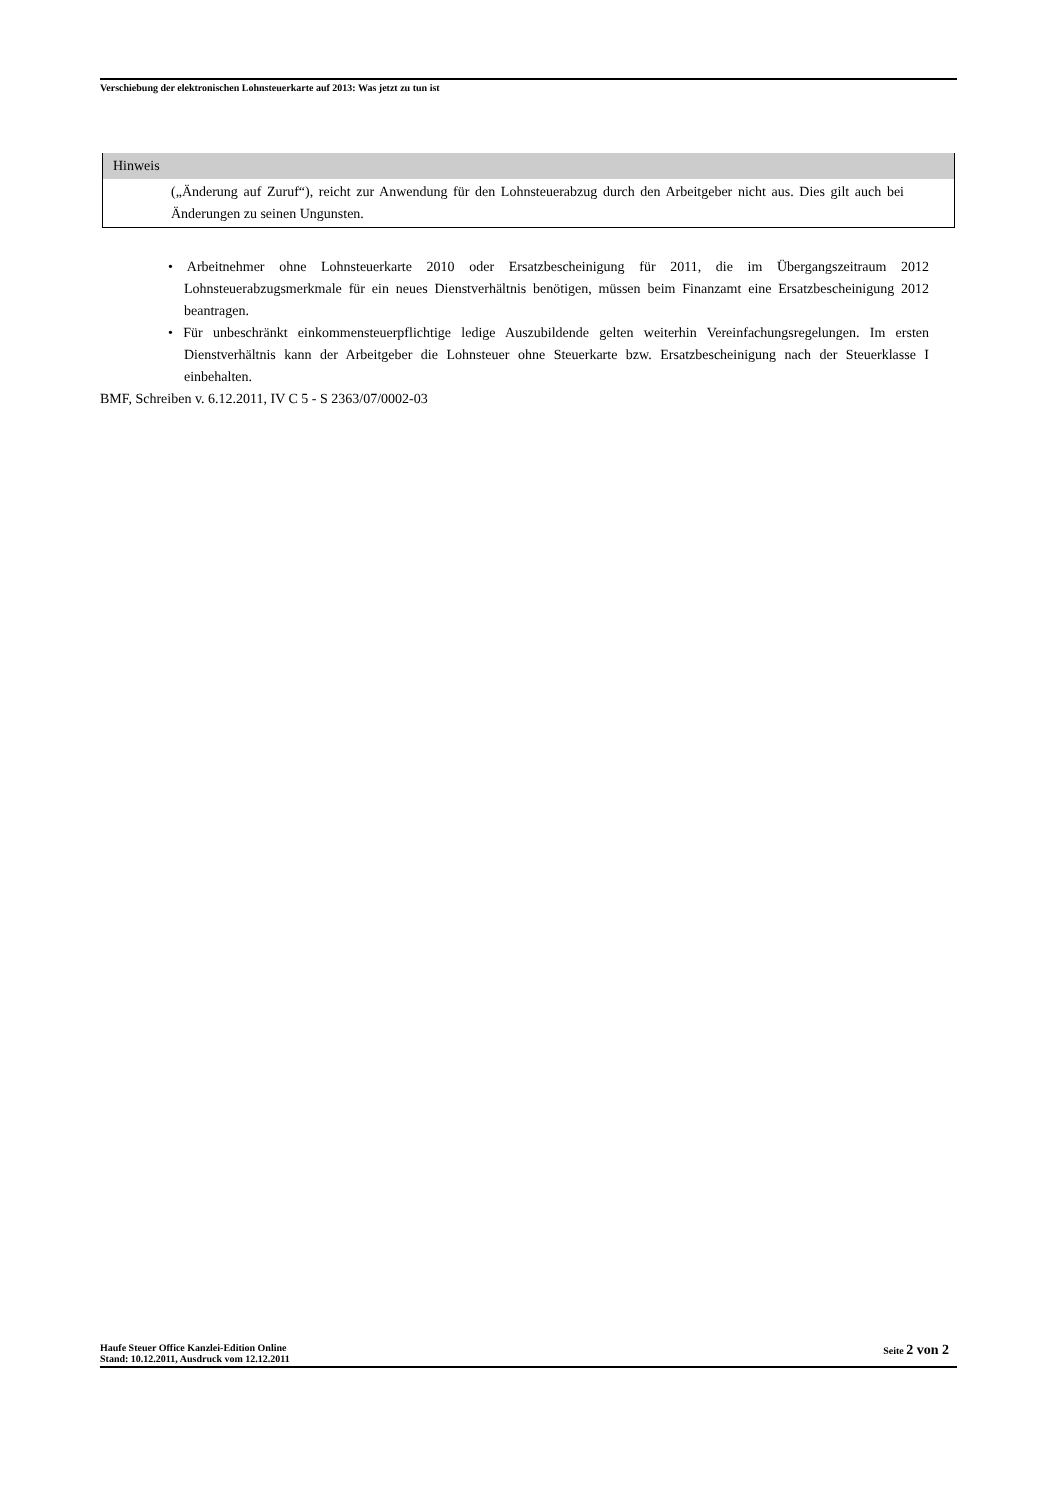Verschiebung der elektronischen Lohnsteuerkarte auf 2013: Was jetzt zu tun ist
Hinweis
(„Änderung auf Zuruf“), reicht zur Anwendung für den Lohnsteuerabzug durch den Arbeitgeber nicht aus. Dies gilt auch bei Änderungen zu seinen Ungunsten.
• Arbeitnehmer ohne Lohnsteuerkarte 2010 oder Ersatzbescheinigung für 2011, die im Übergangszeitraum 2012 Lohnsteuerabzugsmerkmale für ein neues Dienstverhältnis benötigen, müssen beim Finanzamt eine Ersatzbescheinigung 2012 beantragen.
• Für unbeschränkt einkommensteuerpflichtige ledige Auszubildende gelten weiterhin Vereinfachungsregelungen. Im ersten Dienstverhältnis kann der Arbeitgeber die Lohnsteuer ohne Steuerkarte bzw. Ersatzbescheinigung nach der Steuerklasse I einbehalten.
BMF, Schreiben v. 6.12.2011, IV C 5 - S 2363/07/0002-03
Haufe Steuer Office Kanzlei-Edition Online
Stand: 10.12.2011, Ausdruck vom 12.12.2011
Seite 2 von 2